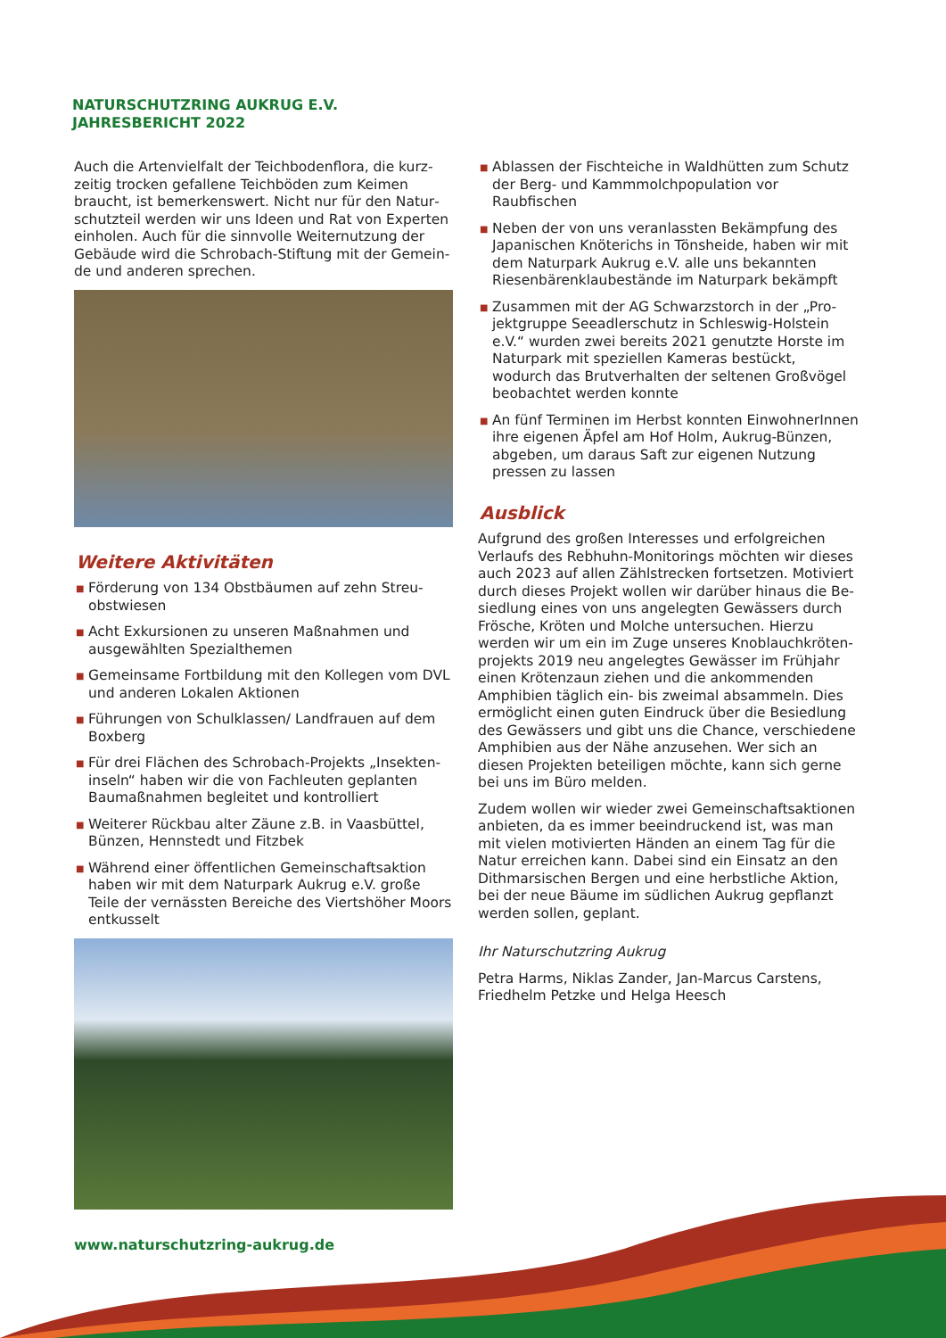NATURSCHUTZRING AUKRUG E.V.
JAHRESBERICHT 2022
Auch die Artenvielfalt der Teichbodenflora, die kurz­zeitig trocken gefallene Teichböden zum Keimen braucht, ist bemerkenswert. Nicht nur für den Natur­schutzteil werden wir uns Ideen und Rat von Experten einholen. Auch für die sinnvolle Weiternutzung der Gebäude wird die Schrobach-Stiftung mit der Gemein­de und anderen sprechen.
Weitere Aktivitäten
■ Förderung von 134 Obstbäumen auf zehn Streu­obstwiesen
■ Acht Exkursionen zu unseren Maßnahmen und ausgewählten Spezialthemen
■ Gemeinsame Fortbildung mit den Kollegen vom DVL und anderen Lokalen Aktionen
■ Führungen von Schulklassen/ Landfrauen auf dem Boxberg
■ Für drei Flächen des Schrobach-Projekts „Insekten­inseln“ haben wir die von Fachleuten geplanten Baumaßnahmen begleitet und kontrolliert
■ Weiterer Rückbau alter Zäune z.B. in Vaasbüttel, Bünzen, Hennstedt und Fitzbek
■ Während einer öffentlichen Gemeinschaftsaktion haben wir mit dem Naturpark Aukrug e.V. große Teile der vernässten Bereiche des Viertshöher Moors entkusselt
■ Ablassen der Fischteiche in Waldhütten zum Schutz der Berg- und Kammmolchpopulation vor Raubfischen
■ Neben der von uns veranlassten Bekämpfung des Japanischen Knöterichs in Tönsheide, haben wir mit dem Naturpark Aukrug e.V. alle uns bekannten Riesenbärenklaubestände im Naturpark bekämpft
■ Zusammen mit der AG Schwarzstorch in der „Pro­jektgruppe Seeadlerschutz in Schleswig-Holstein e.V.“ wurden zwei bereits 2021 genutzte Horste im Naturpark mit speziellen Kameras bestückt, wodurch das Brutverhalten der seltenen Großvögel beobachtet werden konnte
■ An fünf Terminen im Herbst konnten EinwohnerIn­nen ihre eigenen Äpfel am Hof Holm, Aukrug-Bün­zen, abgeben, um daraus Saft zur eigenen Nutzung pressen zu lassen
Ausblick
Aufgrund des großen Interesses und erfolgreichen Verlaufs des Rebhuhn-Monitorings möchten wir dieses auch 2023 auf allen Zählstrecken fortsetzen. Motiviert durch dieses Projekt wollen wir darüber hinaus die Be­siedlung eines von uns angelegten Gewässers durch Frösche, Kröten und Molche untersuchen. Hierzu werden wir um ein im Zuge unseres Knoblauchkröten­projekts 2019 neu angelegtes Gewässer im Frühjahr einen Krötenzaun ziehen und die ankommenden Amphibien täglich ein- bis zweimal absammeln. Dies ermöglicht einen guten Eindruck über die Besiedlung des Gewässers und gibt uns die Chance, verschiede­ne Amphibien aus der Nähe anzusehen. Wer sich an diesen Projekten beteiligen möchte, kann sich gerne bei uns im Büro melden.
Zudem wollen wir wieder zwei Gemeinschaftsaktio­nen anbieten, da es immer beeindruckend ist, was man mit vielen motivierten Händen an einem Tag für die Natur erreichen kann. Dabei sind ein Einsatz an den Dithmarsischen Bergen und eine herbstliche Aktion, bei der neue Bäume im südlichen Aukrug ge­pflanzt werden sollen, geplant.
Ihr Naturschutzring Aukrug
Petra Harms, Niklas Zander, Jan-Marcus Carstens, Friedhelm Petzke und Helga Heesch
www.naturschutzring-aukrug.de